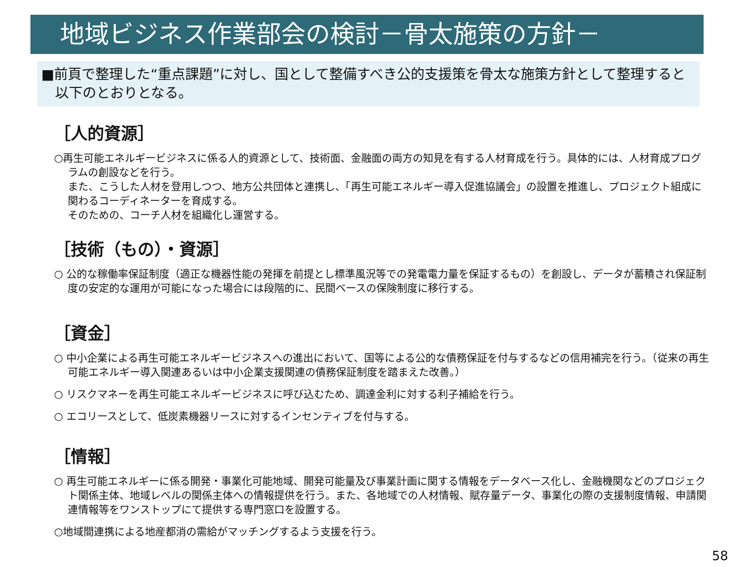地域ビジネス作業部会の検討－骨太施策の方針－
■前頁で整理した“重点課題”に対し、国として整備すべき公的支援策を骨太な施策方針として整理すると以下のとおりとなる。
［人的資源］
○再生可能エネルギービジネスに係る人的資源として、技術面、金融面の両方の知見を有する人材育成を行う。具体的には、人材育成プログラムの創設などを行う。
また、こうした人材を登用しつつ、地方公共団体と連携し、「再生可能エネルギー導入促進協議会」の設置を推進し、プロジェクト組成に関わるコーディネーターを育成する。
そのための、コーチ人材を組織化し運営する。
［技術（もの）・資源］
○ 公的な稼働率保証制度（適正な機器性能の発揮を前提とし標準風況等での発電電力量を保証するもの）を創設し、データが蓄積され保証制度の安定的な運用が可能になった場合には段階的に、民間ベースの保険制度に移行する。
［資金］
○ 中小企業による再生可能エネルギービジネスへの進出において、国等による公的な債務保証を付与するなどの信用補完を行う。（従来の再生可能エネルギー導入関連あるいは中小企業支援関連の債務保証制度を踏まえた改善。）
○ リスクマネーを再生可能エネルギービジネスに呼び込むため、調達金利に対する利子補給を行う。
○ エコリースとして、低炭素機器リースに対するインセンティブを付与する。
［情報］
○ 再生可能エネルギーに係る開発・事業化可能地域、開発可能量及び事業計画に関する情報をデータベース化し、金融機関などのプロジェクト関係主体、地域レベルの関係主体への情報提供を行う。また、各地域での人材情報、賦存量データ、事業化の際の支援制度情報、申請関連情報等をワンストップにて提供する専門窓口を設置する。
○地域間連携による地産都消の需給がマッチングするよう支援を行う。
58